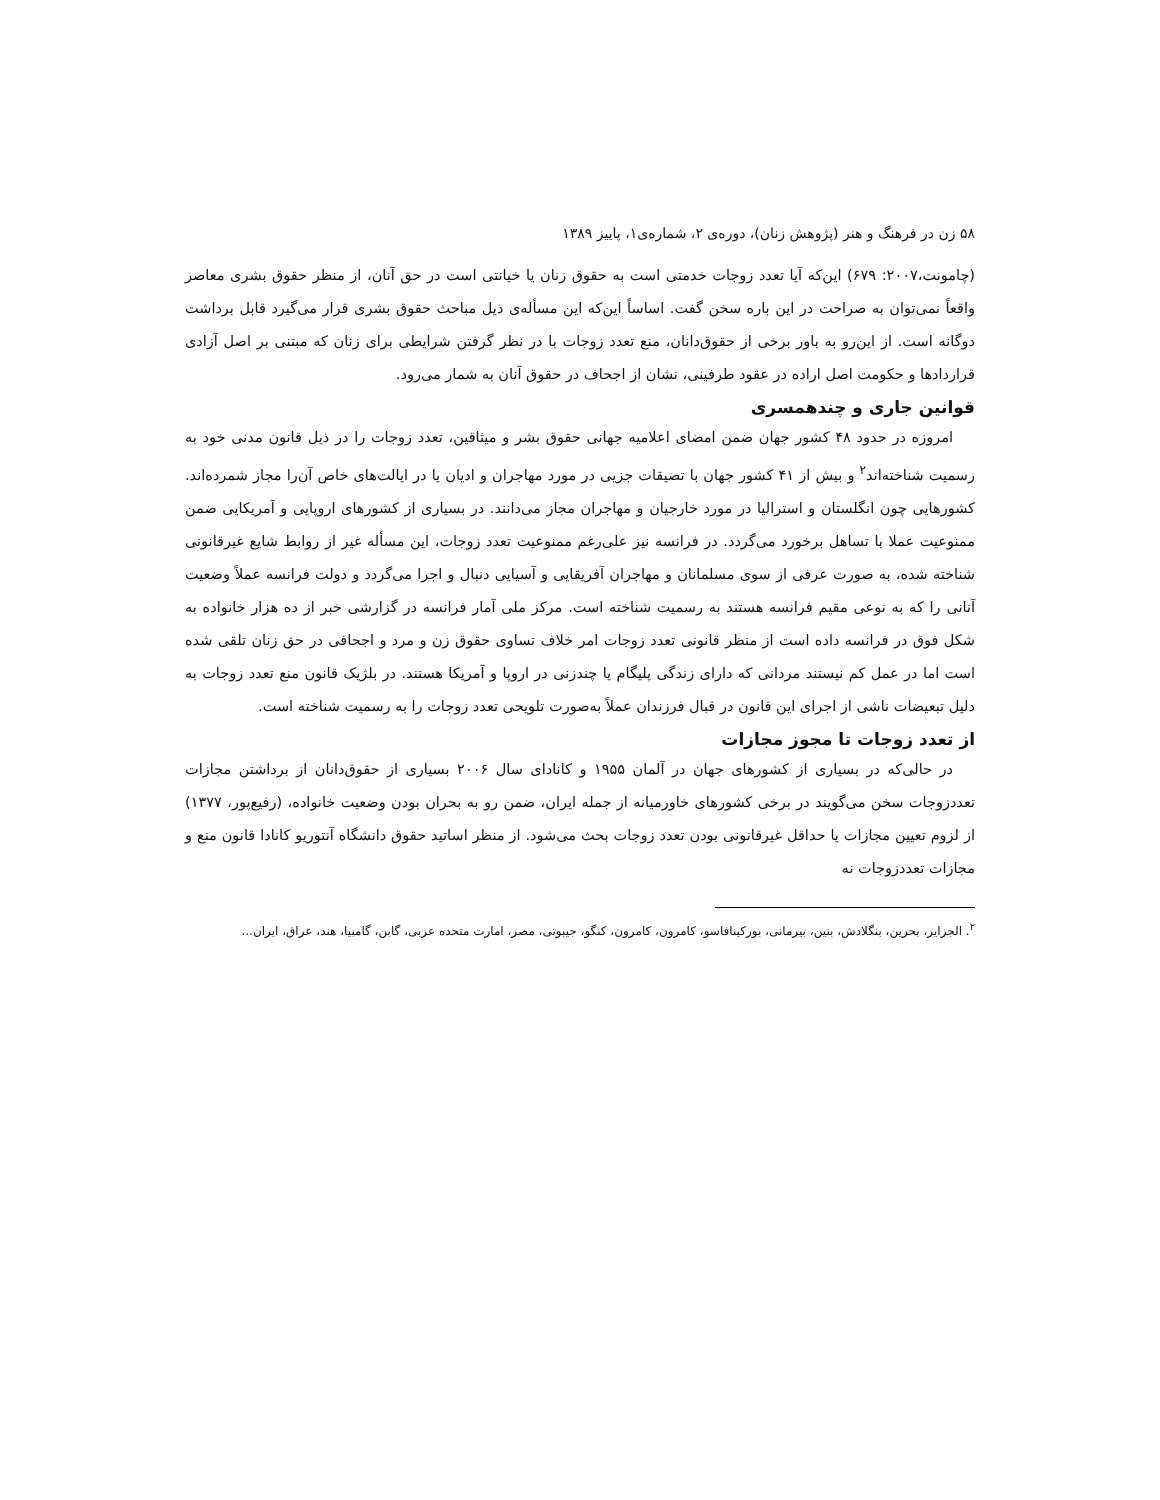۵۸ زن در فرهنگ و هنر (پژوهش زنان)، دوره‌ی ۲، شماره‌ی۱، پاییز ۱۳۸۹
(چامونت،۲۰۰۷: ۶۷۹) این‌که آیا تعدد زوجات خدمتی است به حقوق زنان یا خیانتی است در حق آنان، از منظر حقوق بشری معاصر واقعاً نمی‌توان به صراحت در این باره سخن گفت. اساساً این‌که این مسأله‌ی ذیل مباحث حقوق بشری قرار می‌گیرد قابل برداشت دوگانه است. از این‌رو به باور برخی از حقوق‌دانان، منع تعدد زوجات با در نظر گرفتن شرایطی برای زنان که مبتنی بر اصل آزادی قراردادها و حکومت اصل اراده در عقود طرفینی، نشان از اجحاف در حقوق آنان به شمار می‌رود.
قوانین جاری و چندهمسری
امروزه در حدود ۴۸ کشور جهان ضمن امضای اعلامیه جهانی حقوق بشر و میثاقین، تعدد زوجات را در ذیل قانون مدنی خود به رسمیت شناخته‌اند<sup>۲</sup> و بیش از ۴۱ کشور جهان با تضیقات جزیی در مورد مهاجران و ادیان یا در ایالت‌های خاص آن‌را مجاز شمرده‌اند. کشورهایی چون انگلستان و استرالیا در مورد خارجیان و مهاجران مجاز می‌دانند. در بسیاری از کشورهای اروپایی و آمریکایی ضمن ممنوعیت عملا با تساهل برخورد می‌گردد. در فرانسه نیز علی‌رغم ممنوعیت تعدد زوجات، این مسأله غیر از روابط شایع غیرقانونی شناخته شده، به صورت عرفی از سوی مسلمانان و مهاجران آفریقایی و آسیایی دنبال و اجرا می‌گردد و دولت فرانسه عملاً وضعیت آنانی را که به نوعی مقیم فرانسه هستند به رسمیت شناخته است. مرکز ملی آمار فرانسه در گزارشی خبر از ده هزار خانواده به شکل فوق در فرانسه داده است از منظر قانونی تعدد زوجات امر خلاف تساوی حقوق زن و مرد و اجحافی در حق زنان تلقی شده است اما در عمل کم نیستند مردانی که دارای زندگی پلیگام یا چندزنی در اروپا و آمریکا هستند. در بلژیک قانون منع تعدد زوجات به دلیل تبعیضات ناشی از اجرای این قانون در قبال فرزندان عملاً به‌صورت تلویحی تعدد زوجات را به رسمیت شناخته است.
از تعدد زوجات تا مجوز مجازات
در حالی‌که در بسیاری از کشورهای جهان در آلمان ۱۹۵۵ و کانادای سال ۲۰۰۶ بسیاری از حقوق‌دانان از برداشتن مجازات تعددزوجات سخن می‌گویند در برخی کشورهای خاورمیانه از جمله ایران، ضمن رو به بحران بودن وضعیت خانواده، (رفیع‌پور، ۱۳۷۷) از لزوم تعیین مجازات یا حداقل غیرقانونی بودن تعدد زوجات بحث می‌شود. از منظر اساتید حقوق دانشگاه آنتوریو کانادا قانون منع و مجازات تعددزوجات نه
<sup>۲</sup>. الجزایر، بحرین، بنگلادش، بنین، بیرمانی، بورکینافاسو، کامرون، کامرون، کنگو، جیبوتی، مصر، امارت متحده عربی، گابن، گامبیا، هند، عراق، ایران...